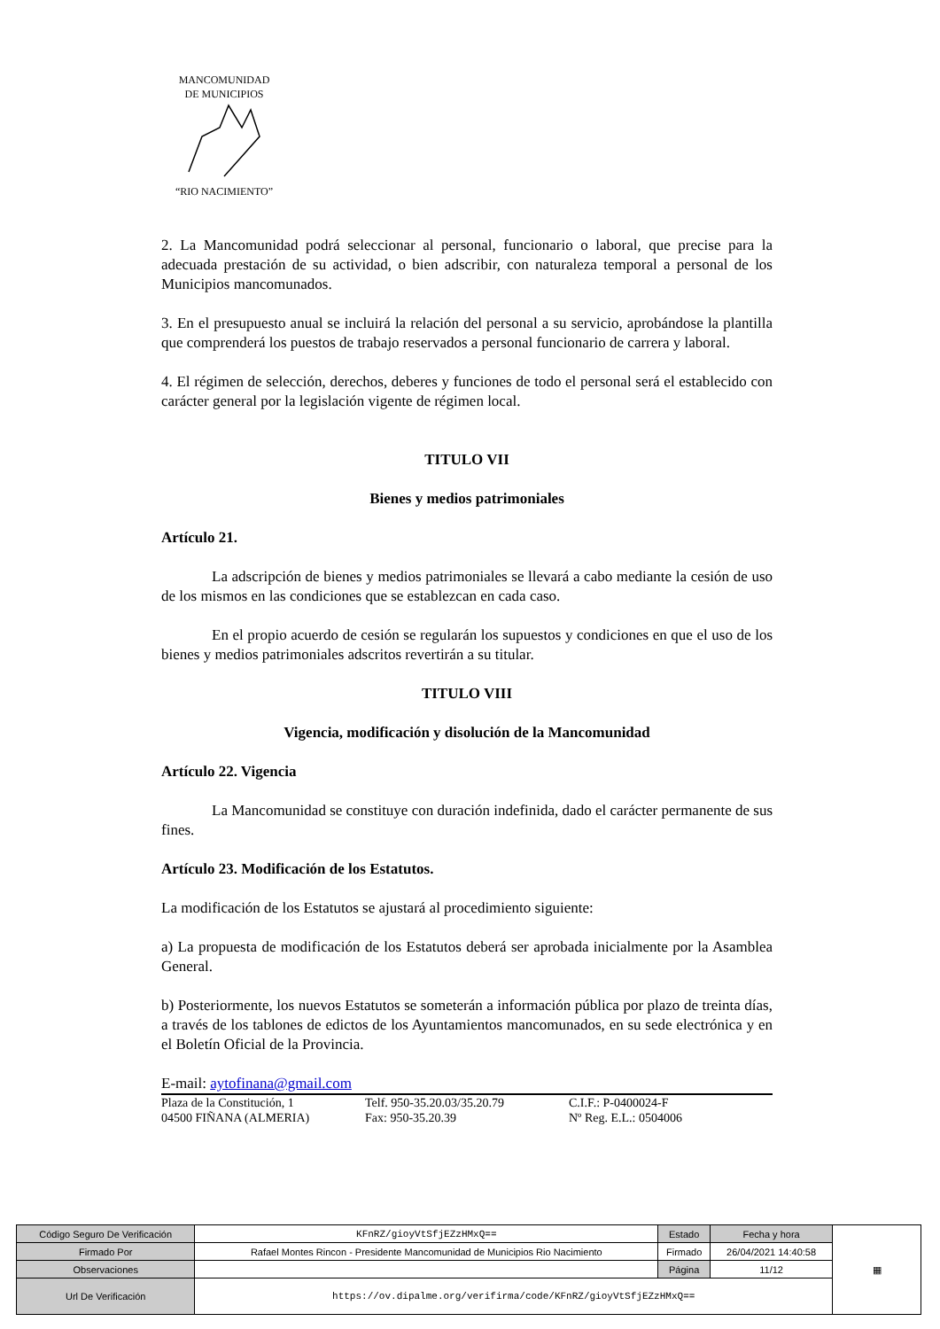MANCOMUNIDAD
DE MUNICIPIOS
“RIO NACIMIENTO”
2. La Mancomunidad podrá seleccionar al personal, funcionario o laboral, que precise para la adecuada prestación de su actividad, o bien adscribir, con naturaleza temporal a personal de los Municipios mancomunados.
3. En el presupuesto anual se incluirá la relación del personal a su servicio, aprobándose la plantilla que comprenderá los puestos de trabajo reservados a personal funcionario de carrera y laboral.
4. El régimen de selección, derechos, deberes y funciones de todo el personal será el establecido con carácter general por la legislación vigente de régimen local.
TITULO VII
Bienes y medios patrimoniales
Artículo 21.
La adscripción de bienes y medios patrimoniales se llevará a cabo mediante la cesión de uso de los mismos en las condiciones que se establezcan en cada caso.
En el propio acuerdo de cesión se regularán los supuestos y condiciones en que el uso de los bienes y medios patrimoniales adscritos revertirán a su titular.
TITULO VIII
Vigencia, modificación y disolución de la Mancomunidad
Artículo 22. Vigencia
La Mancomunidad se constituye con duración indefinida, dado el carácter permanente de sus fines.
Artículo 23. Modificación de los Estatutos.
La modificación de los Estatutos se ajustará al procedimiento siguiente:
a) La propuesta de modificación de los Estatutos deberá ser aprobada inicialmente por la Asamblea General.
b) Posteriormente, los nuevos Estatutos se someterán a información pública por plazo de treinta días, a través de los tablones de edictos de los Ayuntamientos mancomunados, en su sede electrónica y en el Boletín Oficial de la Provincia.
E-mail: aytofinana@gmail.com
Plaza de la Constitución, 1
04500 FIÑANA (ALMERIA)
Telf. 950-35.20.03/35.20.79
Fax: 950-35.20.39
C.I.F.: P-0400024-F
Nº Reg. E.L.: 0504006
| Código Seguro De Verificación | KFnRZ/gioyVtSfjEZzHMxQ== | Estado | Fecha y hora | ▦ |
| Firmado Por | Rafael Montes Rincon - Presidente Mancomunidad de Municipios Rio Nacimiento | Firmado | 26/04/2021 14:40:58 | |
| Observaciones | | Página | 11/12 | |
| Url De Verificación | https://ov.dipalme.org/verifirma/code/KFnRZ/gioyVtSfjEZzHMxQ== | | | |